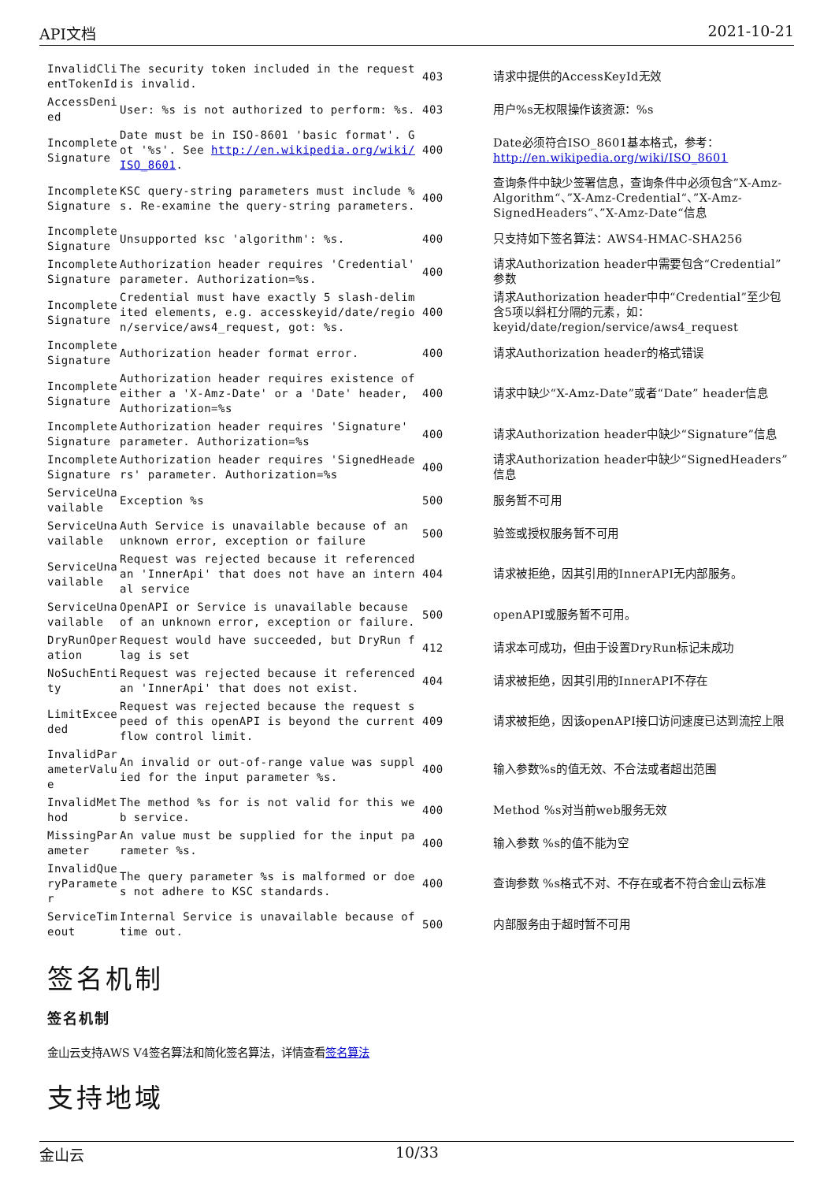API文档 2021-10-21
| InvalidClientTokenId | The security token included in the request is invalid. | 403 | 请求中提供的AccessKeyId无效 |
| AccessDenied | User: %s is not authorized to perform: %s. | 403 | 用户%s无权限操作该资源：%s |
| IncompleteSignature | Date must be in ISO-8601 'basic format'. Got '%s'. See http://en.wikipedia.org/wiki/ISO_8601 . | 400 | Date必须符合ISO_8601基本格式，参考： http://en.wikipedia.org/wiki/ISO_8601 |
| IncompleteSignature | KSC query-string parameters must include %s. Re-examine the query-string parameters. | 400 | 查询条件中缺少签署信息，查询条件中必须包含”X-Amz-Algorithm“、”X-Amz-Credential“、”X-Amz-SignedHeaders“、”X-Amz-Date“信息 |
| IncompleteSignature | Unsupported ksc 'algorithm': %s. | 400 | 只支持如下签名算法：AWS4-HMAC-SHA256 |
| IncompleteSignature | Authorization header requires 'Credential' parameter. Authorization=%s. | 400 | 请求Authorization header中需要包含“Credential”参数 |
| IncompleteSignature | Credential must have exactly 5 slash-delimited elements, e.g. accesskeyid/date/region/service/aws4_request, got: %s. | 400 | 请求Authorization header中中“Credential”至少包含5项以斜杠分隔的元素，如：keyid/date/region/service/aws4_request |
| IncompleteSignature | Authorization header format error. | 400 | 请求Authorization header的格式错误 |
| IncompleteSignature | Authorization header requires existence of either a 'X-Amz-Date' or a 'Date' header, Authorization=%s | 400 | 请求中缺少“X-Amz-Date”或者“Date” header信息 |
| IncompleteSignature | Authorization header requires 'Signature' parameter. Authorization=%s | 400 | 请求Authorization header中缺少“Signature”信息 |
| IncompleteSignature | Authorization header requires 'SignedHeaders' parameter. Authorization=%s | 400 | 请求Authorization header中缺少“SignedHeaders”信息 |
| ServiceUnavailable | Exception %s | 500 | 服务暂不可用 |
| ServiceUnavailable | Auth Service is unavailable because of an unknown error, exception or failure | 500 | 验签或授权服务暂不可用 |
| ServiceUnavailable | Request was rejected because it referenced an 'InnerApi' that does not have an internal service | 404 | 请求被拒绝，因其引用的InnerAPI无内部服务。 |
| ServiceUnavailable | OpenAPI or Service is unavailable because of an unknown error, exception or failure. | 500 | openAPI或服务暂不可用。 |
| DryRunOperation | Request would have succeeded, but DryRun flag is set | 412 | 请求本可成功，但由于设置DryRun标记未成功 |
| NoSuchEntity | Request was rejected because it referenced an 'InnerApi' that does not exist. | 404 | 请求被拒绝，因其引用的InnerAPI不存在 |
| LimitExceeded | Request was rejected because the request speed of this openAPI is beyond the current flow control limit. | 409 | 请求被拒绝，因该openAPI接口访问速度已达到流控上限 |
| InvalidParameterValue | An invalid or out-of-range value was supplied for the input parameter %s. | 400 | 输入参数%s的值无效、不合法或者超出范围 |
| InvalidMethod | The method %s for is not valid for this web service. | 400 | Method %s对当前web服务无效 |
| MissingParameter | An value must be supplied for the input parameter %s. | 400 | 输入参数 %s的值不能为空 |
| InvalidQueryParameter | The query parameter %s is malformed or does not adhere to KSC standards. | 400 | 查询参数 %s格式不对、不存在或者不符合金山云标准 |
| ServiceTimeout | Internal Service is unavailable because of time out. | 500 | 内部服务由于超时暂不可用 |
签名机制
签名机制
金山云支持AWS V4签名算法和简化签名算法，详情查看签名算法
支持地域
金山云 10/33